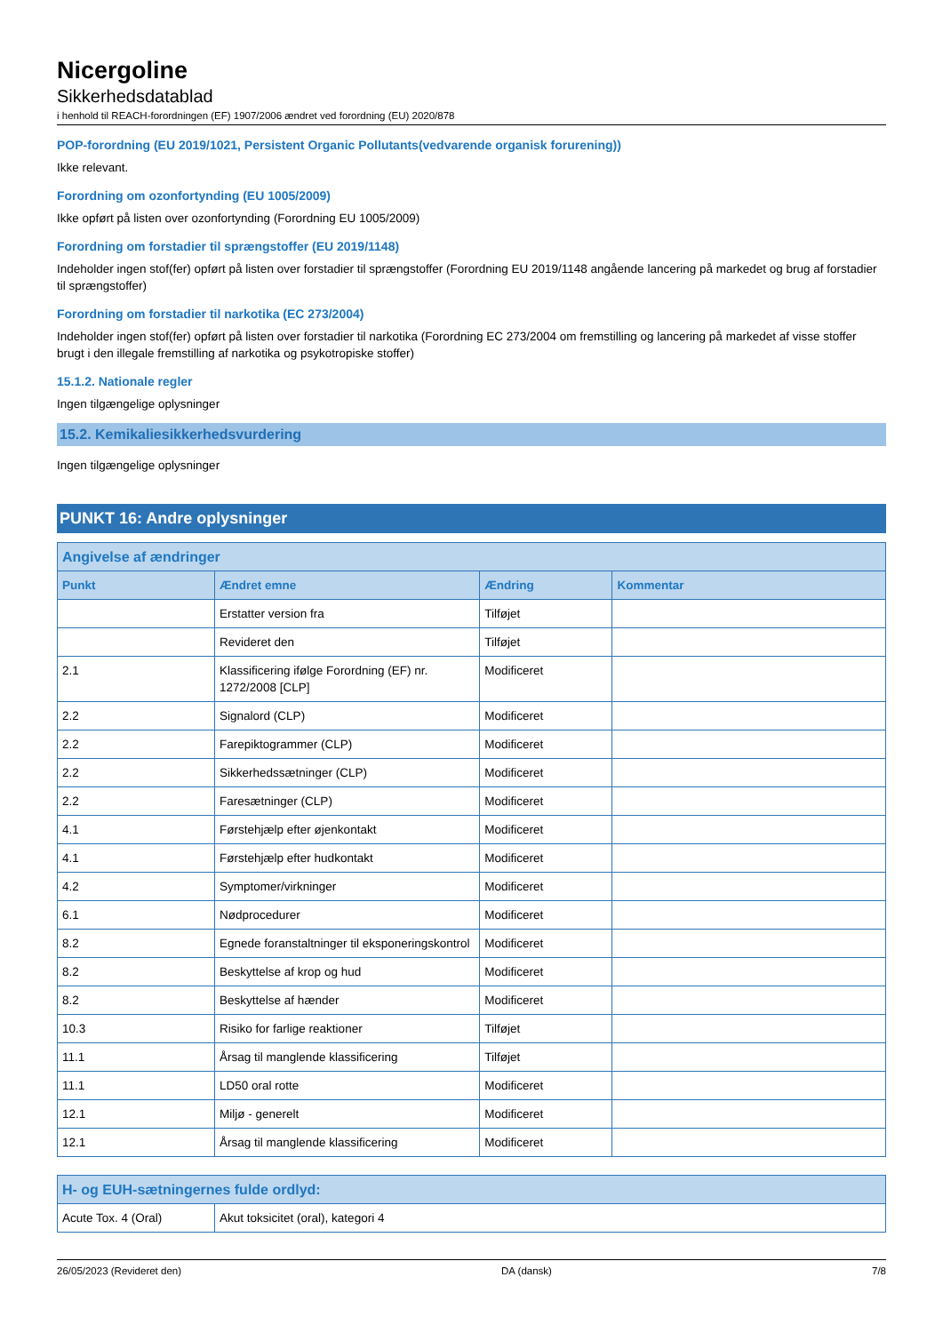Nicergoline
Sikkerhedsdatablad
i henhold til REACH-forordningen (EF) 1907/2006 ændret ved forordning (EU) 2020/878
POP-forordning (EU 2019/1021, Persistent Organic Pollutants(vedvarende organisk forurening))
Ikke relevant.
Forordning om ozonfortynding (EU 1005/2009)
Ikke opført på listen over ozonfortynding (Forordning EU 1005/2009)
Forordning om forstadier til sprængstoffer (EU 2019/1148)
Indeholder ingen stof(fer) opført på listen over forstadier til sprængstoffer (Forordning EU 2019/1148 angående lancering på markedet og brug af forstadier til sprængstoffer)
Forordning om forstadier til narkotika (EC 273/2004)
Indeholder ingen stof(fer) opført på listen over forstadier til narkotika (Forordning EC 273/2004 om fremstilling og lancering på markedet af visse stoffer brugt i den illegale fremstilling af narkotika og psykotropiske stoffer)
15.1.2. Nationale regler
Ingen tilgængelige oplysninger
15.2. Kemikaliesikkerhedsvurdering
Ingen tilgængelige oplysninger
PUNKT 16: Andre oplysninger
| Angivelse af ændringer | | | |
| --- | --- | --- | --- |
| Punkt | Ændret emne | Ændring | Kommentar |
| | Erstatter version fra | Tilføjet | |
| | Revideret den | Tilføjet | |
| 2.1 | Klassificering ifølge Forordning (EF) nr. 1272/2008 [CLP] | Modificeret | |
| 2.2 | Signalord (CLP) | Modificeret | |
| 2.2 | Farepiktogrammer (CLP) | Modificeret | |
| 2.2 | Sikkerhedssætninger (CLP) | Modificeret | |
| 2.2 | Faresætninger (CLP) | Modificeret | |
| 4.1 | Førstehjælp efter øjenkontakt | Modificeret | |
| 4.1 | Førstehjælp efter hudkontakt | Modificeret | |
| 4.2 | Symptomer/virkninger | Modificeret | |
| 6.1 | Nødprocedurer | Modificeret | |
| 8.2 | Egnede foranstaltninger til eksponeringskontrol | Modificeret | |
| 8.2 | Beskyttelse af krop og hud | Modificeret | |
| 8.2 | Beskyttelse af hænder | Modificeret | |
| 10.3 | Risiko for farlige reaktioner | Tilføjet | |
| 11.1 | Årsag til manglende klassificering | Tilføjet | |
| 11.1 | LD50 oral rotte | Modificeret | |
| 12.1 | Miljø - generelt | Modificeret | |
| 12.1 | Årsag til manglende klassificering | Modificeret | |
| H- og EUH-sætningernes fulde ordlyd: | |
| --- | --- |
| Acute Tox. 4 (Oral) | Akut toksicitet (oral), kategori 4 |
26/05/2023 (Revideret den) DA (dansk) 7/8